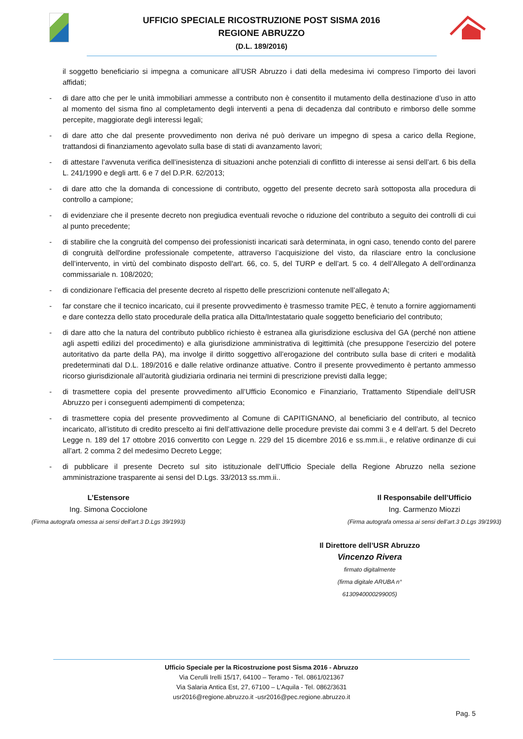UFFICIO SPECIALE RICOSTRUZIONE POST SISMA 2016
REGIONE ABRUZZO
(D.L. 189/2016)
il soggetto beneficiario si impegna a comunicare all’USR Abruzzo i dati della medesima ivi compreso l’importo dei lavori affidati;
- di dare atto che per le unità immobiliari ammesse a contributo non è consentito il mutamento della destinazione d’uso in atto al momento del sisma fino al completamento degli interventi a pena di decadenza dal contributo e rimborso delle somme percepite, maggiorate degli interessi legali;
- di dare atto che dal presente provvedimento non deriva né può derivare un impegno di spesa a carico della Regione, trattandosi di finanziamento agevolato sulla base di stati di avanzamento lavori;
- di attestare l’avvenuta verifica dell’inesistenza di situazioni anche potenziali di conflitto di interesse ai sensi dell’art. 6 bis della L. 241/1990 e degli artt. 6 e 7 del D.P.R. 62/2013;
- di dare atto che la domanda di concessione di contributo, oggetto del presente decreto sarà sottoposta alla procedura di controllo a campione;
- di evidenziare che il presente decreto non pregiudica eventuali revoche o riduzione del contributo a seguito dei controlli di cui al punto precedente;
- di stabilire che la congruità del compenso dei professionisti incaricati sarà determinata, in ogni caso, tenendo conto del parere di congruità dell'ordine professionale competente, attraverso l’acquisizione del visto, da rilasciare entro la conclusione dell’intervento, in virtù del combinato disposto dell'art. 66, co. 5, del TURP e dell’art. 5 co. 4 dell’Allegato A dell’ordinanza commissariale n. 108/2020;
- di condizionare l’efficacia del presente decreto al rispetto delle prescrizioni contenute nell’allegato A;
- far constare che il tecnico incaricato, cui il presente provvedimento è trasmesso tramite PEC, è tenuto a fornire aggiornamenti e dare contezza dello stato procedurale della pratica alla Ditta/Intestatario quale soggetto beneficiario del contributo;
- di dare atto che la natura del contributo pubblico richiesto è estranea alla giurisdizione esclusiva del GA (perché non attiene agli aspetti edilizi del procedimento) e alla giurisdizione amministrativa di legittimità (che presuppone l'esercizio del potere autoritativo da parte della PA), ma involge il diritto soggettivo all’erogazione del contributo sulla base di criteri e modalità predeterminati dal D.L. 189/2016 e dalle relative ordinanze attuative. Contro il presente provvedimento è pertanto ammesso ricorso giurisdizionale all’autorità giudiziaria ordinaria nei termini di prescrizione previsti dalla legge;
- di trasmettere copia del presente provvedimento all’Ufficio Economico e Finanziario, Trattamento Stipendiale dell’USR Abruzzo per i conseguenti adempimenti di competenza;
- di trasmettere copia del presente provvedimento al Comune di CAPITIGNANO, al beneficiario del contributo, al tecnico incaricato, all’istituto di credito prescelto ai fini dell’attivazione delle procedure previste dai commi 3 e 4 dell’art. 5 del Decreto Legge n. 189 del 17 ottobre 2016 convertito con Legge n. 229 del 15 dicembre 2016 e ss.mm.ii., e relative ordinanze di cui all’art. 2 comma 2 del medesimo Decreto Legge;
- di pubblicare il presente Decreto sul sito istituzionale dell’Ufficio Speciale della Regione Abruzzo nella sezione amministrazione trasparente ai sensi del D.Lgs. 33/2013 ss.mm.ii..
L’Estensore
Ing. Simona Cocciolone
(Firma autografa omessa ai sensi dell’art.3 D.Lgs 39/1993)
Il Responsabile dell’Ufficio
Ing. Carmenzo Miozzi
(Firma autografa omessa ai sensi dell’art.3 D.Lgs 39/1993)
Il Direttore dell’USR Abruzzo
Vincenzo Rivera
firmato digitalmente
(firma digitale ARUBA n° 6130940000299005)
Ufficio Speciale per la Ricostruzione post Sisma 2016 - Abruzzo
Via Cerulli Irelli 15/17, 64100 – Teramo - Tel. 0861/021367
Via Salaria Antica Est, 27, 67100 – L’Aquila - Tel. 0862/3631
usr2016@regione.abruzzo.it -usr2016@pec.regione.abruzzo.it
Pag. 5